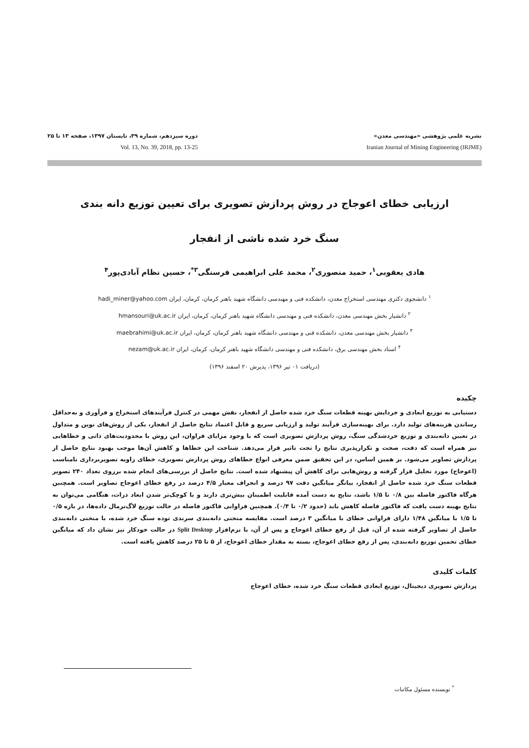نشریه علمی پژوهشی «مهندسی معدن»
Iranian Journal of Mining Engineering (IRJME)
دوره سیزدهم، شماره ۳۹، تابستان ۱۳۹۷، صفحه ۱۳ تا ۲۵
Vol. 13, No. 39, 2018, pp. 13-25
ارزیابی خطای اعوجاج در روش پردازش تصویری برای تعیین توزیع دانه بندی
سنگ خرد شده ناشی از انفجار
هادی یعقوبی<sup>۱</sup>، حمید منصوری<sup>۲</sup>، محمد علی ابراهیمی فرسنگی<sup>۳*</sup>، حسین نظام آبادی‌پور<sup>۴</sup>
<sup>۱</sup> دانشجوی دکتری مهندسی استخراج معدن، دانشکده فنی و مهندسی دانشگاه شهید باهنر کرمان، کرمان، ایران hadi_miner@yahoo.com
<sup>۲</sup> دانشیار بخش مهندسی معدن، دانشکده فنی و مهندسی دانشگاه شهید باهنر کرمان، کرمان، ایران hmansouri@uk.ac.ir
<sup>۳</sup> دانشیار بخش مهندسی معدن، دانشکده فنی و مهندسی دانشگاه شهید باهنر کرمان، کرمان، ایران maebrahimi@uk.ac.ir
<sup>۴</sup> استاد بخش مهندسی برق، دانشکده فنی و مهندسی دانشگاه شهید باهنر کرمان، کرمان، ایران nezam@uk.ac.ir
(دریافت ۰۱ تیر ۱۳۹۶، پذیرش ۲۰ اسفند ۱۳۹۶)
چکیده
دستیابی به توزیع ابعادی و خردایش بهینه قطعات سنگ خرد شده حاصل از انفجار، نقش مهمی در کنترل فرآیندهای استخراج و فرآوری و به‌حداقل رساندن هزینه‌های تولید دارد. برای بهینه‌سازی فرآیند تولید و ارزیابی سریع و قابل اعتماد نتایج حاصل از انفجار، یکی از روش‌های نوین و متداول در تعیین دانه‌بندی و توزیع خردشدگی سنگ، روش پردازش تصویری است که با وجود مزایای فراوان، این روش با محدودیت‌های ذاتی و خطاهایی نیز همراه است که دقت، صحت و تکرارپذیری نتایج را تحت تاثیر قرار می‌دهد. شناخت این خطاها و کاهش آن‌ها موجب بهبود نتایج حاصل از پردازش تصاویر می‌شود. بر همین اساس، در این تحقیق ضمن معرفی انواع خطاهای روش پردازش تصویری، خطای زاویه تصویربرداری نامناسب (اعوجاج) مورد تحلیل قرار گرفته و روش‌هایی برای کاهش آن پیشنهاد شده است. نتایج حاصل از بررسی‌های انجام شده برروی تعداد ۲۴۰ تصویر قطعات سنگ خرد شده حاصل از انفجار، بیانگر میانگین دقت ۹۷ درصد و انحراف معیار ۴/۵ درصد در رفع خطای اعوجاج تصاویر است. همچنین هرگاه فاکتور فاصله بین ۰/۸ تا ۱/۵ باشد، نتایج به دست آمده قابلیت اطمینان بیش‌تری دارند و با کوچک‌تر شدن ابعاد ذرات، هنگامی می‌توان به نتایج بهینه دست یافت که فاکتور فاصله کاهش یابد (حدود ۰/۲ تا ۰/۴). همچنین فراوانی فاکتور فاصله در حالت توزیع لاگ‌نرمال داده‌ها، در بازه ۰/۵ تا ۱/۵ با میانگین ۱/۴۸ دارای فراوانی خطای با میانگین ۳ درصد است. مقایسه منحنی دانه‌بندی سرندی توده سنگ خرد شده، با منحنی دانه‌بندی حاصل از تصاویر گرفته شده از آن، قبل از رفع خطای اعوجاج و پس از آن، با نرم‌افزار Split Desktop در حالت خودکار نیز نشان داد که میانگین خطای تخمین توزیع دانه‌بندی، پس از رفع خطای اعوجاج، بسته به مقدار خطای اعوجاج، از ۵ تا ۲۵ درصد کاهش یافته است.
کلمات کلیدی
پردازش تصویری دیجیتال، توزیع ابعادی قطعات سنگ خرد شده، خطای اعوجاج
<sup>*</sup> نویسنده مسئول مکاتبات